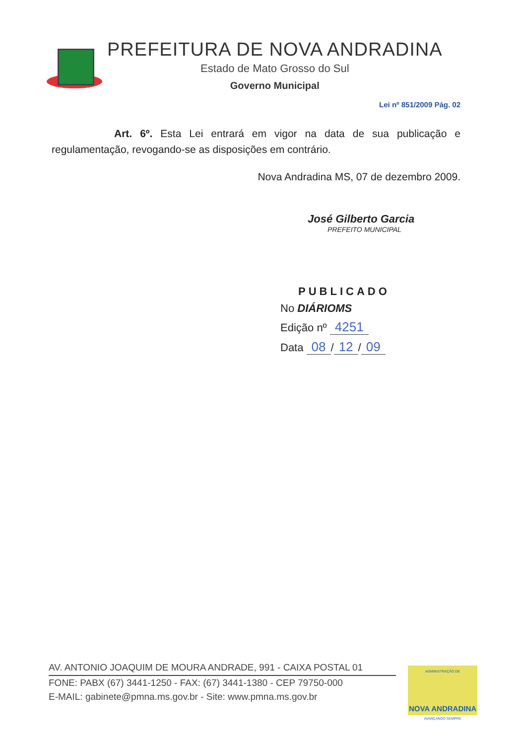PREFEITURA DE NOVA ANDRADINA
Estado de Mato Grosso do Sul
Governo Municipal
Lei nº 851/2009 Pág. 02
Art. 6º. Esta Lei entrará em vigor na data de sua publicação e regulamentação, revogando-se as disposições em contrário.
Nova Andradina MS, 07 de dezembro 2009.
José Gilberto Garcia
PREFEITO MUNICIPAL
PUBLICADO
No DIÁRIOMS
Edição nº 4251
Data 08 / 12 / 09
AV. ANTONIO JOAQUIM DE MOURA ANDRADE, 991 - CAIXA POSTAL 01
FONE: PABX (67) 3441-1250 - FAX: (67) 3441-1380 - CEP 79750-000
E-MAIL: gabinete@pmna.ms.gov.br - Site: www.pmna.ms.gov.br
ADMINISTRAÇÃO DE
NOVA ANDRADINA
AVANÇANDO SEMPRE